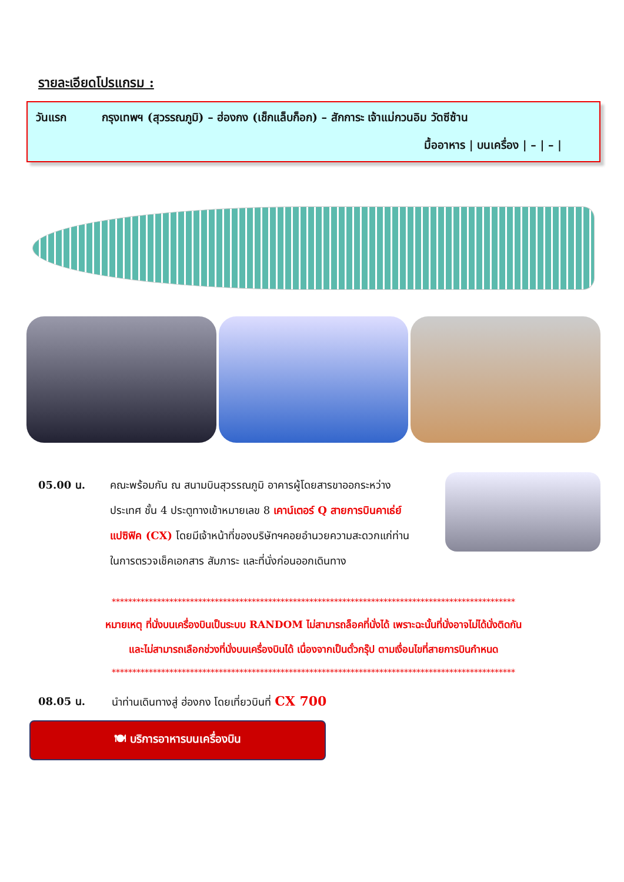รายละเอียดโปรแกรม :
วันแรก กรุงเทพฯ (สุวรรณภูมิ) – ฮ่องกง (เช็กแล็บก็อก) – สักการะ เจ้าแม่กวนอิม วัดซีซ้าน
มื้ออาหาร | บนเครื่อง | – | – |
05.00 น. คณะพร้อมกัน ณ สนามบินสุวรรณภูมิ อาคารผู้โดยสารขาออกระหว่างประเทศ ชั้น 4 ประตูทางเข้าหมายเลข 8 เคาน์เตอร์ Q สายการบินคาเธ่ย์แปซิฟิค (CX) โดยมีเจ้าหน้าที่ของบริษัทฯคอยอำนวยความสะดวกแก่ท่าน ในการตรวจเช็คเอกสาร สัมภาระ และที่นั่งก่อนออกเดินทาง
**************************************************************************************************
หมายเหตุ ที่นั่งบนเครื่องบินเป็นระบบ RANDOM ไม่สามารถล็อคที่นั่งได้ เพราะฉะนั้นที่นั่งอาจไม่ได้นั่งติดกัน
และไม่สามารถเลือกช่วงที่นั่งบนเครื่องบินได้ เนื่องจากเป็นตั๋วกรุ๊ป ตามเงื่อนไขที่สายการบินกำหนด
**************************************************************************************************
08.05 น. นำท่านเดินทางสู่ ฮ่องกง โดยเที่ยวบินที่ CX 700
🍽 บริการอาหารบนเครื่องบิน